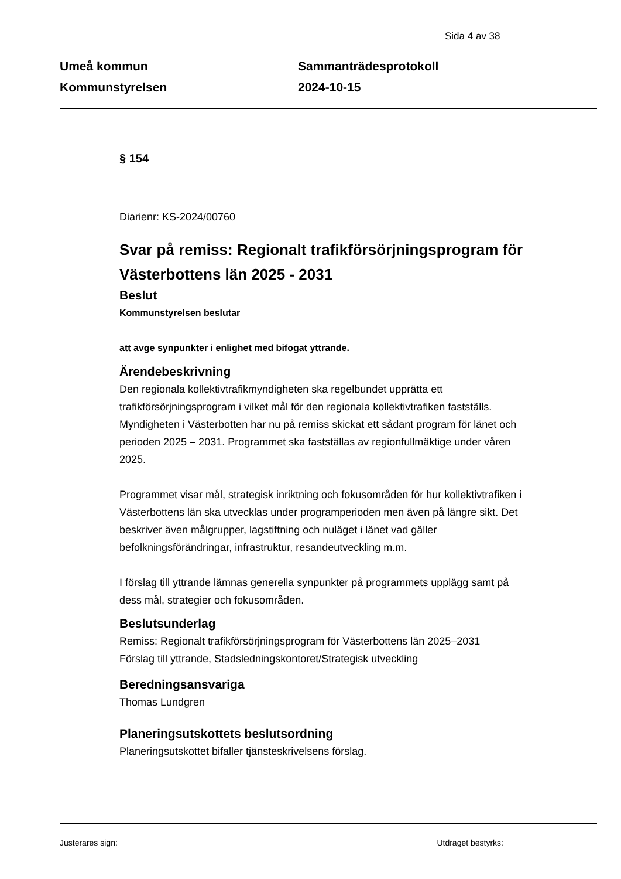Sida 4 av 38
Umeå kommun
Kommunstyrelsen
Sammanträdesprotokoll
2024-10-15
§ 154
Diarienr: KS-2024/00760
Svar på remiss: Regionalt trafikförsörjningsprogram för Västerbottens län 2025 - 2031
Beslut
Kommunstyrelsen beslutar
att avge synpunkter i enlighet med bifogat yttrande.
Ärendebeskrivning
Den regionala kollektivtrafikmyndigheten ska regelbundet upprätta ett trafikförsörjningsprogram i vilket mål för den regionala kollektivtrafiken fastställs. Myndigheten i Västerbotten har nu på remiss skickat ett sådant program för länet och perioden 2025 – 2031. Programmet ska fastställas av regionfullmäktige under våren 2025.
Programmet visar mål, strategisk inriktning och fokusområden för hur kollektivtrafiken i Västerbottens län ska utvecklas under programperioden men även på längre sikt. Det beskriver även målgrupper, lagstiftning och nuläget i länet vad gäller befolkningsförändringar, infrastruktur, resandeutveckling m.m.
I förslag till yttrande lämnas generella synpunkter på programmets upplägg samt på dess mål, strategier och fokusområden.
Beslutsunderlag
Remiss: Regionalt trafikförsörjningsprogram för Västerbottens län 2025–2031
Förslag till yttrande, Stadsledningskontoret/Strategisk utveckling
Beredningsansvariga
Thomas Lundgren
Planeringsutskottets beslutsordning
Planeringsutskottet bifaller tjänsteskrivelsens förslag.
Justerares sign: Utdraget bestyrks: